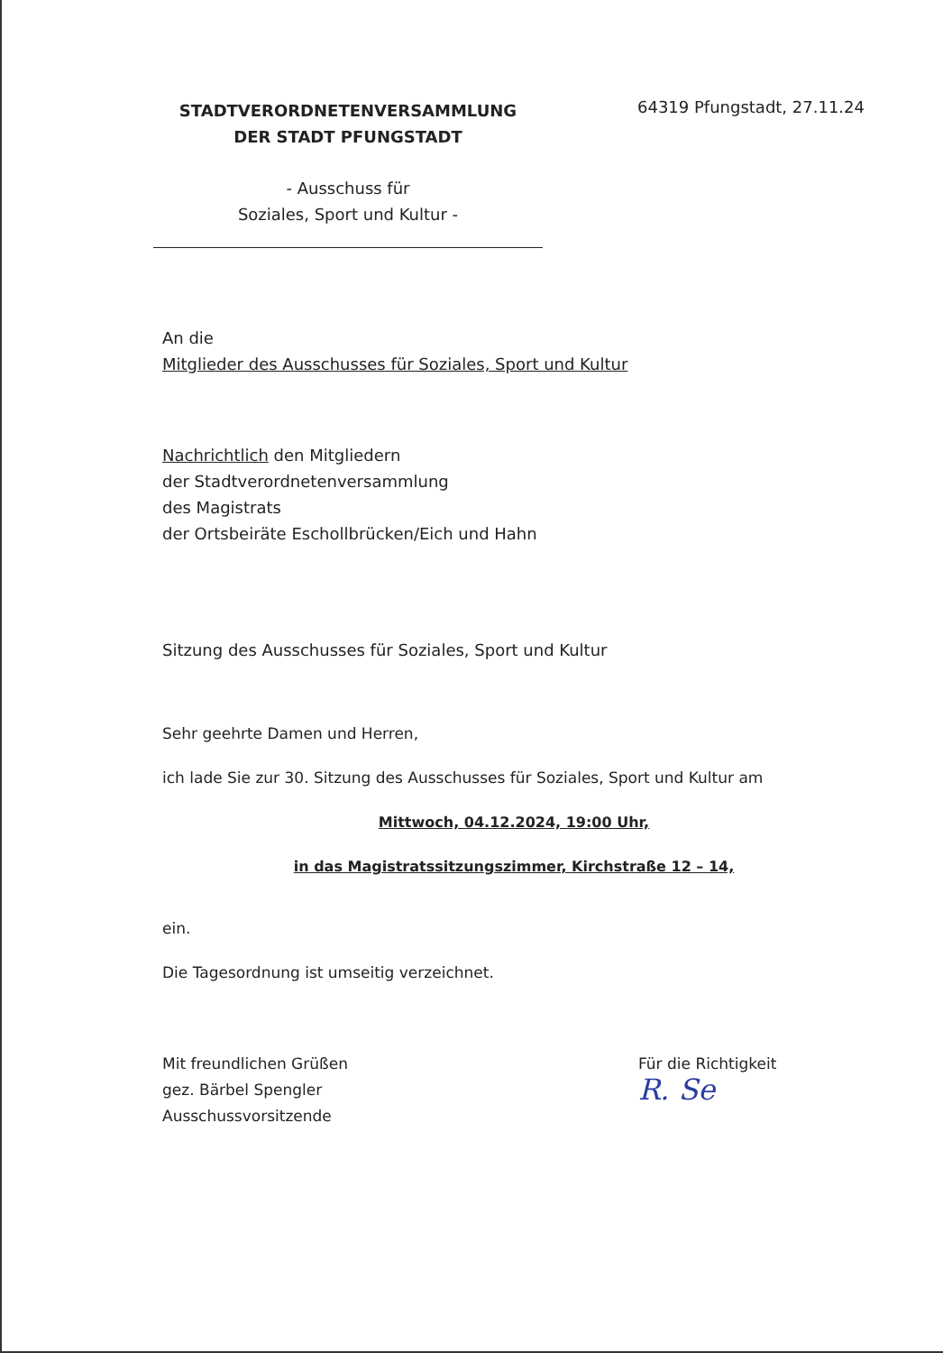STADTVERORDNETENVERSAMMLUNG
DER STADT PFUNGSTADT
- Ausschuss für
Soziales, Sport und Kultur -
64319 Pfungstadt, 27.11.24
An die
Mitglieder des Ausschusses für Soziales, Sport und Kultur
Nachrichtlich den Mitgliedern
der Stadtverordnetenversammlung
des Magistrats
der Ortsbeiräte Eschollbrücken/Eich und Hahn
Sitzung des Ausschusses für Soziales, Sport und Kultur
Sehr geehrte Damen und Herren,
ich lade Sie zur 30. Sitzung des Ausschusses für Soziales, Sport und Kultur am
Mittwoch, 04.12.2024, 19:00 Uhr,
in das Magistratssitzungszimmer, Kirchstraße 12 – 14,
ein.
Die Tagesordnung ist umseitig verzeichnet.
Mit freundlichen Grüßen
gez. Bärbel Spengler
Ausschussvorsitzende
Für die Richtigkeit
R. Se